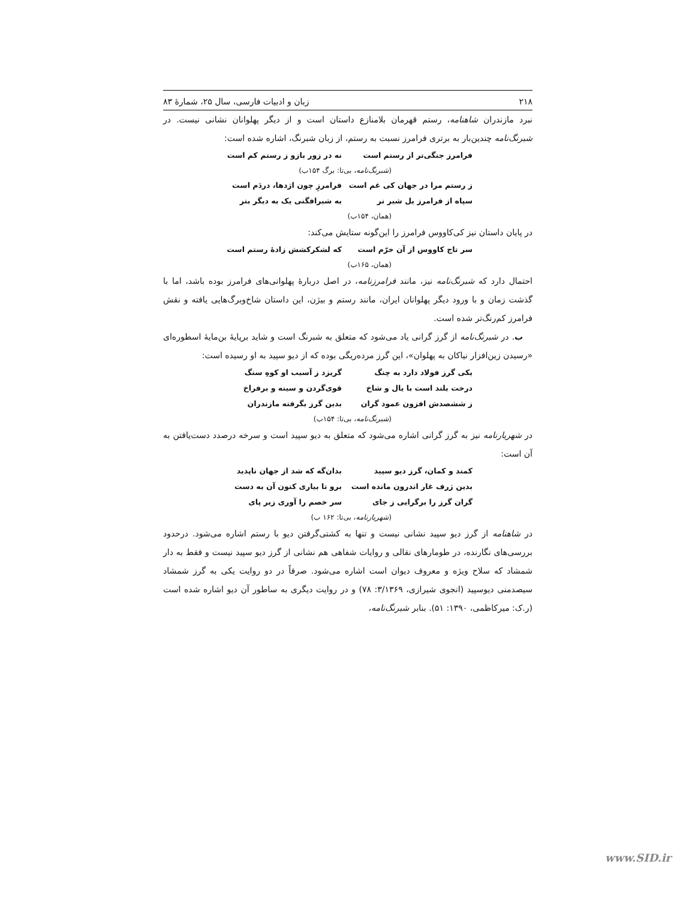۲۱۸ زبان و ادبیات فارسی، سال ۲۵، شمارۀ ۸۳
نبرد مازندران شاهنامه، رستم قهرمان بلامنازع داستان است و از دیگر پهلوانان نشانی نیست. در شبرنگ‌نامه چندین‌بار به برتری فرامرز نسبت به رستم، از زبان شبرنگ، اشاره شده است:
فرامرز جنگی‌تر از رستم است نه در زور بازو ز رستم کم است
(شبرنگ‌نامه، بی‌تا: برگ ۱۵۴ب)
ز رستم مرا در جهان کی غم است فرامرزِ چون اژدها، دردَم است
سپاه از فرامرز یل شیر نر به شیرافگنی یک به دیگر بتر
(همان، ۱۵۴ب)
در پایان داستان نیز کی‌کاووس فرامرز را این‌گونه ستایش می‌کند:
سر تاج کاووس از آن خرّم است که لشکرکشش زادۀ رستم است
(همان، ۱۶۵ب)
احتمال دارد که شبرنگ‌نامه نیز، مانند فرامرزنامه، در اصل دربارۀ پهلوانی‌های فرامرز بوده باشد، اما با گذشت زمان و با ورود دیگر پهلوانان ایران، مانند رستم و بیژن، این داستان شاخ‌وبرگ‌هایی یافته و نقش فرامرز کم‌رنگ‌تر شده است.
ب. در شبرنگ‌نامه از گرز گرانی یاد می‌شود که متعلق به شبرنگ است و شاید برپایۀ بن‌مایۀ اسطوره‌ای «رسیدن زین‌افزار نیاکان به پهلوان»، این گرز مرده‌ریگی بوده که از دیو سپید به او رسیده است:
یکی گرز فولاد دارد به چنگ گریزد ز آسیب او کوهِ سنگ
درخت بلند است با یال و شاخ قوی‌گردن و سینه و برفراخ
ز ششصدش افزون عمود گران بدین گرز بگرفته مازندران
(شبرنگ‌نامه، بی‌تا: ۱۵۴ب)
در شهریارنامه نیز به گرز گرانی اشاره می‌شود که متعلق به دیو سپید است و سرخه درصدد دست‌یافتن به آن است:
کمند و کمان، گرز دیو سپید بدان‌گه که شد از جهان ناپدید
بدین ژرف غار اندرون مانده است برو تا بیاری کنون آن به دست
گران گرز را برگرایی ز جای سر خصم را آوری زیر پای
(شهریارنامه، بی‌تا: ۱۶۲ ب)
در شاهنامه از گرز دیو سپید نشانی نیست و تنها به کشتی‌گرفتن دیو با رستم اشاره می‌شود. درحدود بررسی‌های نگارنده، در طومارهای نقالی و روایات شفاهی هم نشانی از گرز دیو سپید نیست و فقط به دار شمشاد که سلاح ویژه و معروف دیوان است اشاره می‌شود. صرفاً در دو روایت یکی به گرز شمشاد سیصدمنی دیوسپید (انجوی شیرازی، ۳/۱۳۶۹: ۷۸) و در روایت دیگری به ساطور آن دیو اشاره شده است (ر.ک: میرکاظمی، ۱۳۹۰: ۵۱). بنابر شبرنگ‌نامه،
www.SID.ir